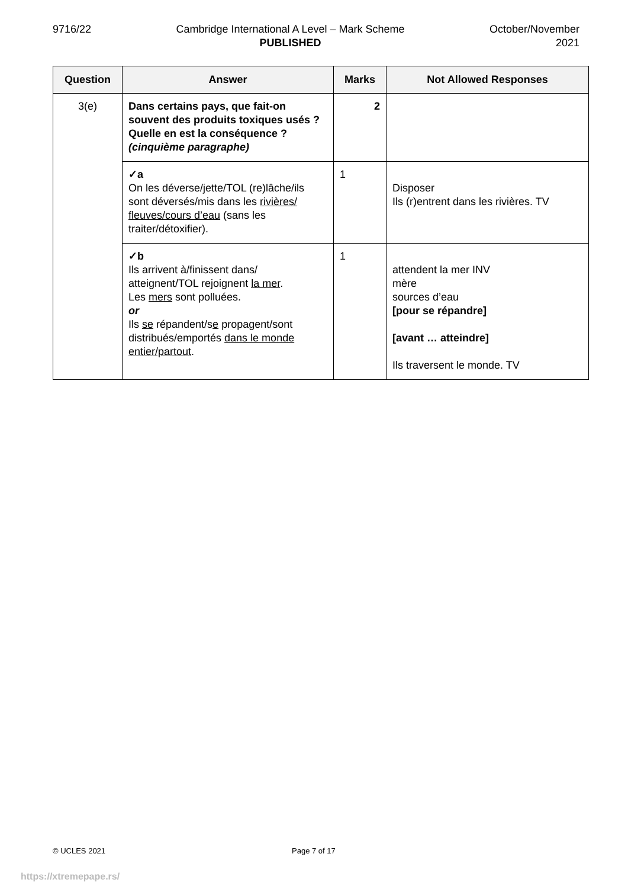9716/22 Cambridge International A Level – Mark Scheme
PUBLISHED
October/November
2021
| Question | Answer | Marks | Not Allowed Responses |
| --- | --- | --- | --- |
| 3(e) | Dans certains pays, que fait-on souvent des produits toxiques usés ? Quelle en est la conséquence ? (cinquième paragraphe) | 2 | |
| | ✓a On les déverse/jette/TOL (re)lâche/ils sont déversés/mis dans les rivières/ fleuves/cours d’eau (sans les traiter/détoxifier). | 1 | Disposer Ils (r)entrent dans les rivières. TV |
| | ✓b Ils arrivent à/finissent dans/ atteignent/TOL rejoignent la mer . Les mers sont polluées. or Ils se répandent/s e propagent/sont distribués/emportés dans le monde entier/partout . | 1 | attendent la mer INV mère sources d’eau [pour se répandre] [avant … atteindre] Ils traversent le monde. TV |
© UCLES 2021 Page 7 of 17
https://xtremepape.rs/